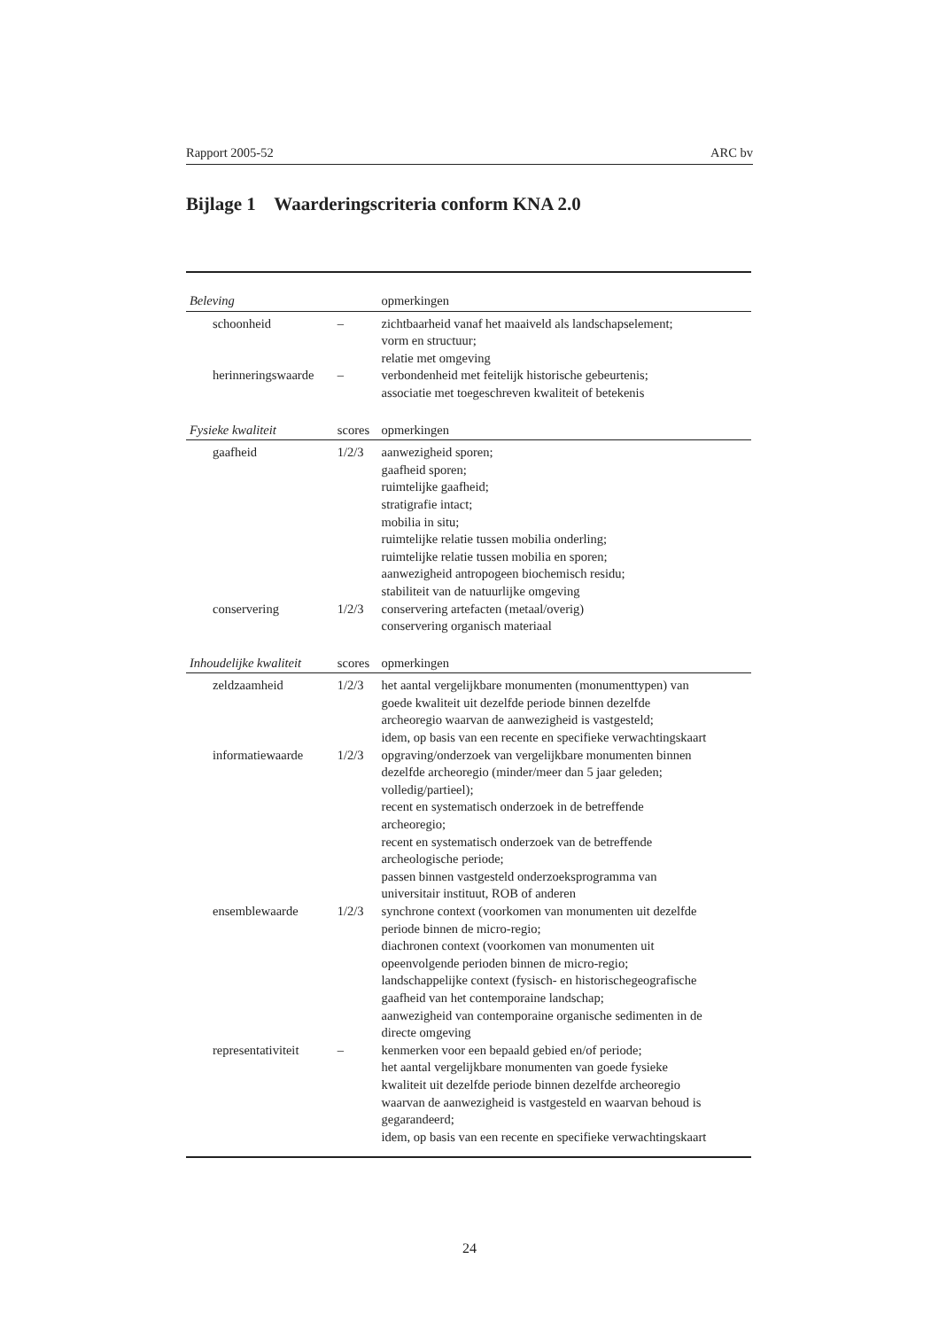Rapport 2005-52 ARC bv
Bijlage 1 Waarderingscriteria conform KNA 2.0
| Beleving | | opmerkingen |
| --- | --- | --- |
| schoonheid | – | zichtbaarheid vanaf het maaiveld als landschapselement; vorm en structuur; relatie met omgeving |
| herinneringswaarde | – | verbondenheid met feitelijk historische gebeurtenis; associatie met toegeschreven kwaliteit of betekenis |
| Fysieke kwaliteit | scores | opmerkingen |
| gaafheid | 1/2/3 | aanwezigheid sporen; gaafheid sporen; ruimtelijke gaafheid; stratigrafie intact; mobilia in situ; ruimtelijke relatie tussen mobilia onderling; ruimtelijke relatie tussen mobilia en sporen; aanwezigheid antropogeen biochemisch residu; stabiliteit van de natuurlijke omgeving |
| conservering | 1/2/3 | conservering artefacten (metaal/overig) conservering organisch materiaal |
| Inhoudelijke kwaliteit | scores | opmerkingen |
| zeldzaamheid | 1/2/3 | het aantal vergelijkbare monumenten (monumenttypen) van goede kwaliteit uit dezelfde periode binnen dezelfde archeoregio waarvan de aanwezigheid is vastgesteld; idem, op basis van een recente en specifieke verwachtingskaart |
| informatiewaarde | 1/2/3 | opgraving/onderzoek van vergelijkbare monumenten binnen dezelfde archeoregio (minder/meer dan 5 jaar geleden; volledig/partieel); recent en systematisch onderzoek in de betreffende archeoregio; recent en systematisch onderzoek van de betreffende archeologische periode; passen binnen vastgesteld onderzoeksprogramma van universitair instituut, ROB of anderen |
| ensemblewaarde | 1/2/3 | synchrone context (voorkomen van monumenten uit dezelfde periode binnen de micro-regio; diachronen context (voorkomen van monumenten uit opeenvolgende perioden binnen de micro-regio; landschappelijke context (fysisch- en historischegeografische gaafheid van het contemporaine landschap; aanwezigheid van contemporaine organische sedimenten in de directe omgeving |
| representativiteit | – | kenmerken voor een bepaald gebied en/of periode; het aantal vergelijkbare monumenten van goede fysieke kwaliteit uit dezelfde periode binnen dezelfde archeoregio waarvan de aanwezigheid is vastgesteld en waarvan behoud is gegarandeerd; idem, op basis van een recente en specifieke verwachtingskaart |
24